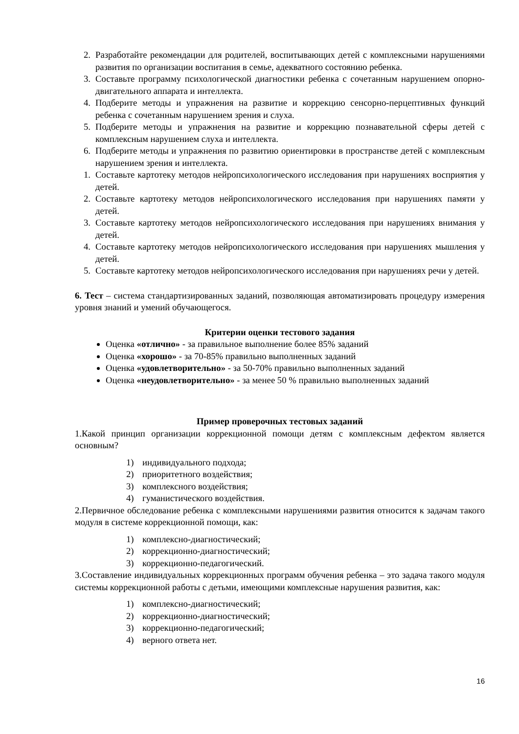2. Разработайте рекомендации для родителей, воспитывающих детей с комплексными нарушениями развития по организации воспитания в семье, адекватного состоянию ребенка.
3. Составьте программу психологической диагностики ребенка с сочетанным нарушением опорно-двигательного аппарата и интеллекта.
4. Подберите методы и упражнения на развитие и коррекцию сенсорно-перцептивных функций ребенка с сочетанным нарушением зрения и слуха.
5. Подберите методы и упражнения на развитие и коррекцию познавательной сферы детей с комплексным нарушением слуха и интеллекта.
6. Подберите методы и упражнения по развитию ориентировки в пространстве детей с комплексным нарушением зрения и интеллекта.
1. Составьте картотеку методов нейропсихологического исследования при нарушениях восприятия у детей.
2. Составьте картотеку методов нейропсихологического исследования при нарушениях памяти у детей.
3. Составьте картотеку методов нейропсихологического исследования при нарушениях внимания у детей.
4. Составьте картотеку методов нейропсихологического исследования при нарушениях мышления у детей.
5. Составьте картотеку методов нейропсихологического исследования при нарушениях речи у детей.
6. Тест – система стандартизированных заданий, позволяющая автоматизировать процедуру измерения уровня знаний и умений обучающегося.
Критерии оценки тестового задания
Оценка «отлично» - за правильное выполнение более 85% заданий
Оценка «хорошо» - за 70-85% правильно выполненных заданий
Оценка «удовлетворительно» - за 50-70% правильно выполненных заданий
Оценка «неудовлетворительно» - за менее 50 % правильно выполненных заданий
Пример проверочных тестовых заданий
1.Какой принцип организации коррекционной помощи детям с комплексным дефектом является основным?
1) индивидуального подхода;
2) приоритетного воздействия;
3) комплексного воздействия;
4) гуманистического воздействия.
2.Первичное обследование ребенка с комплексными нарушениями развития относится к задачам такого модуля в системе коррекционной помощи, как:
1) комплексно-диагностический;
2) коррекционно-диагностический;
3) коррекционно-педагогический.
3.Составление индивидуальных коррекционных программ обучения ребенка – это задача такого модуля системы коррекционной работы с детьми, имеющими комплексные нарушения развития, как:
1) комплексно-диагностический;
2) коррекционно-диагностический;
3) коррекционно-педагогический;
4) верного ответа нет.
16